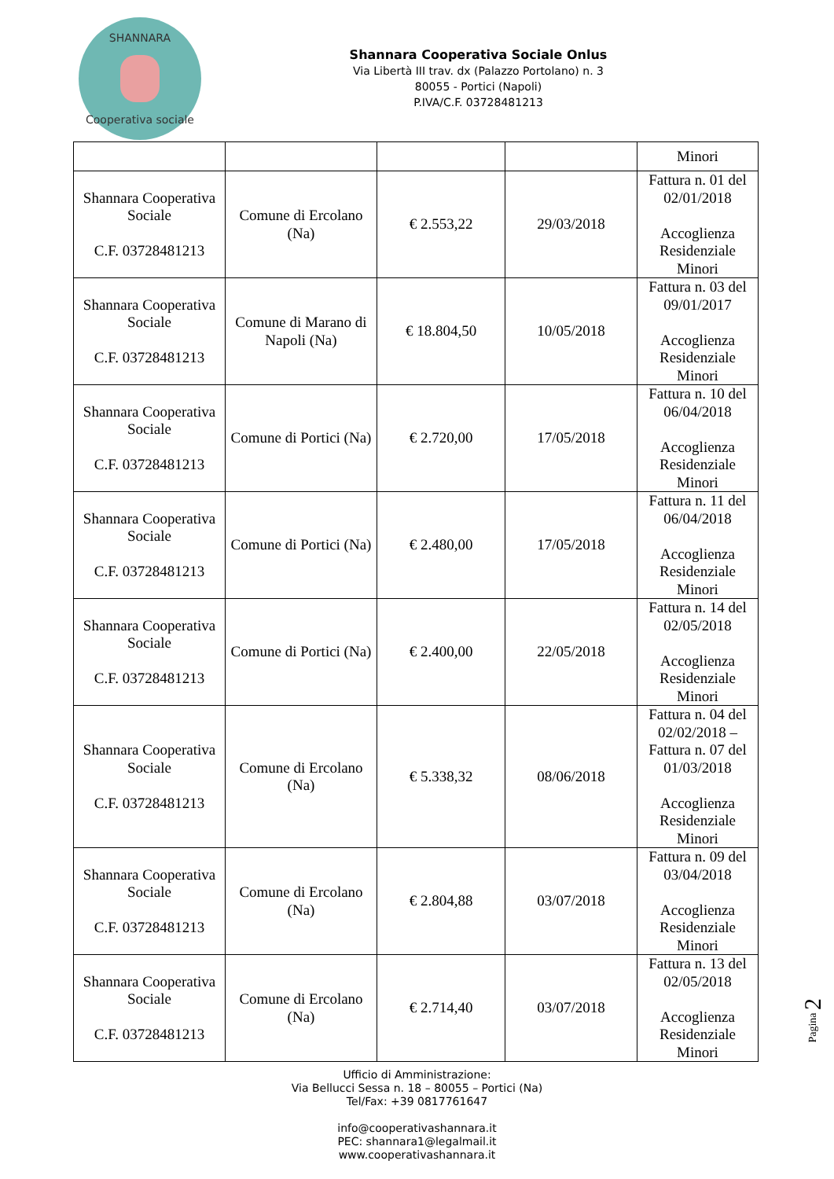SHANNARA
Cooperativa sociale
Shannara Cooperativa Sociale Onlus
Via Libertà III trav. dx (Palazzo Portolano) n. 3
80055 - Portici (Napoli)
P.IVA/C.F. 03728481213
| | | | | Minori |
| Shannara Cooperativa Sociale C.F. 03728481213 | Comune di Ercolano (Na) | € 2.553,22 | 29/03/2018 | Fattura n. 01 del 02/01/2018 Accoglienza Residenziale Minori |
| Shannara Cooperativa Sociale C.F. 03728481213 | Comune di Marano di Napoli (Na) | € 18.804,50 | 10/05/2018 | Fattura n. 03 del 09/01/2017 Accoglienza Residenziale Minori |
| Shannara Cooperativa Sociale C.F. 03728481213 | Comune di Portici (Na) | € 2.720,00 | 17/05/2018 | Fattura n. 10 del 06/04/2018 Accoglienza Residenziale Minori |
| Shannara Cooperativa Sociale C.F. 03728481213 | Comune di Portici (Na) | € 2.480,00 | 17/05/2018 | Fattura n. 11 del 06/04/2018 Accoglienza Residenziale Minori |
| Shannara Cooperativa Sociale C.F. 03728481213 | Comune di Portici (Na) | € 2.400,00 | 22/05/2018 | Fattura n. 14 del 02/05/2018 Accoglienza Residenziale Minori |
| Shannara Cooperativa Sociale C.F. 03728481213 | Comune di Ercolano (Na) | € 5.338,32 | 08/06/2018 | Fattura n. 04 del 02/02/2018 – Fattura n. 07 del 01/03/2018 Accoglienza Residenziale Minori |
| Shannara Cooperativa Sociale C.F. 03728481213 | Comune di Ercolano (Na) | € 2.804,88 | 03/07/2018 | Fattura n. 09 del 03/04/2018 Accoglienza Residenziale Minori |
| Shannara Cooperativa Sociale C.F. 03728481213 | Comune di Ercolano (Na) | € 2.714,40 | 03/07/2018 | Fattura n. 13 del 02/05/2018 Accoglienza Residenziale Minori |
Ufficio di Amministrazione:
Via Bellucci Sessa n. 18 – 80055 – Portici (Na)
Tel/Fax: +39 0817761647
info@cooperativashannara.it
PEC: shannara1@legalmail.it
www.cooperativashannara.it
Pagina 2